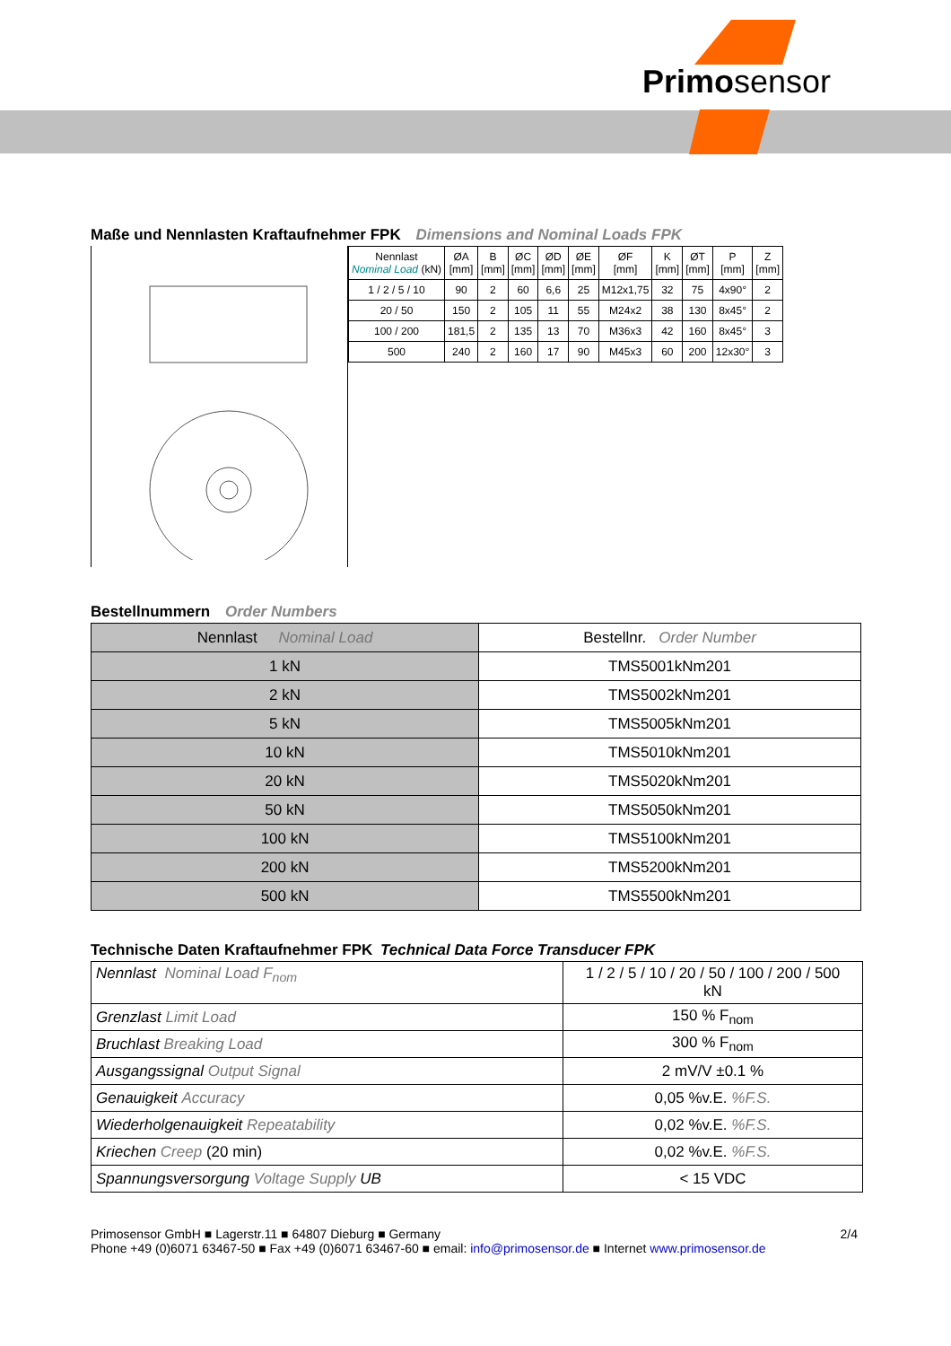Primosensor
Maße und Nennlasten Kraftaufnehmer FPK Dimensions and Nominal Loads FPK
| Nennlast Nominal Load (kN) | ØA [mm] | B [mm] | ØC [mm] | ØD [mm] | ØE [mm] | ØF [mm] | K [mm] | ØT [mm] | P [mm] | Z [mm] |
| --- | --- | --- | --- | --- | --- | --- | --- | --- | --- | --- |
| 1 / 2 / 5 / 10 | 90 | 2 | 60 | 6,6 | 25 | M12x1,75 | 32 | 75 | 4x90° | 2 |
| 20 / 50 | 150 | 2 | 105 | 11 | 55 | M24x2 | 38 | 130 | 8x45° | 2 |
| 100 / 200 | 181,5 | 2 | 135 | 13 | 70 | M36x3 | 42 | 160 | 8x45° | 3 |
| 500 | 240 | 2 | 160 | 17 | 90 | M45x3 | 60 | 200 | 12x30° | 3 |
Bestellnummern Order Numbers
| Nennlast Nominal Load | Bestellnr. Order Number |
| --- | --- |
| 1 kN | TMS5001kNm201 |
| 2 kN | TMS5002kNm201 |
| 5 kN | TMS5005kNm201 |
| 10 kN | TMS5010kNm201 |
| 20 kN | TMS5020kNm201 |
| 50 kN | TMS5050kNm201 |
| 100 kN | TMS5100kNm201 |
| 200 kN | TMS5200kNm201 |
| 500 kN | TMS5500kNm201 |
Technische Daten Kraftaufnehmer FPK Technical Data Force Transducer FPK
| Nennlast Nominal Load F<sub>nom</sub> | 1 / 2 / 5 / 10 / 20 / 50 / 100 / 200 / 500 kN |
| Grenzlast Limit Load | 150 % F<sub>nom</sub> |
| Bruchlast Breaking Load | 300 % F<sub>nom</sub> |
| Ausgangssignal Output Signal | 2 mV/V ±0.1 % |
| Genauigkeit Accuracy | 0,05 %v.E. %F.S. |
| Wiederholgenauigkeit Repeatability | 0,02 %v.E. %F.S. |
| Kriechen Creep (20 min) | 0,02 %v.E. %F.S. |
| Spannungsversorgung Voltage Supply UB | < 15 VDC |
2/4 Primosensor GmbH ■ Lagerstr.11 ■ 64807 Dieburg ■ Germany
Phone +49 (0)6071 63467-50 ■ Fax +49 (0)6071 63467-60 ■ email: info@primosensor.de ■ Internet www.primosensor.de